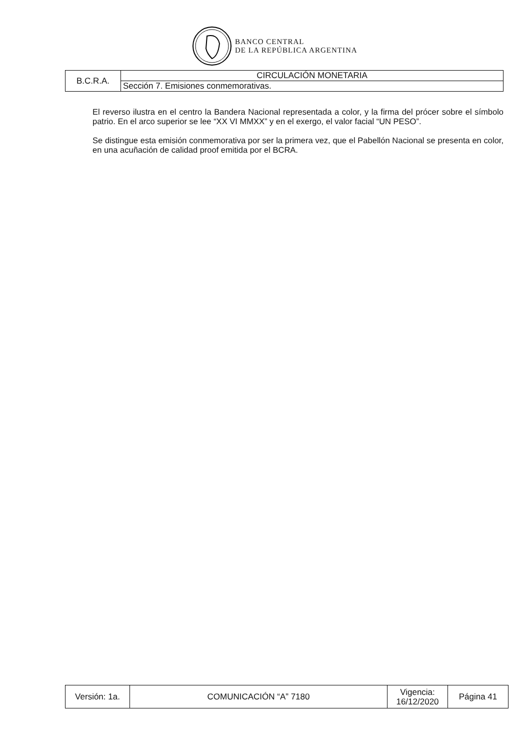BANCO CENTRAL
DE LA REPÚBLICA ARGENTINA
| B.C.R.A. | CIRCULACIÓN MONETARIA |
| | Sección 7. Emisiones conmemorativas. |
El reverso ilustra en el centro la Bandera Nacional representada a color, y la firma del prócer sobre el símbolo patrio. En el arco superior se lee “XX VI MMXX” y en el exergo, el valor facial “UN PESO”.
Se distingue esta emisión conmemorativa por ser la primera vez, que el Pabellón Nacional se presenta en color, en una acuñación de calidad proof emitida por el BCRA.
| Versión: 1a. | COMUNICACIÓN “A” 7180 | Vigencia: 16/12/2020 | Página 41 |